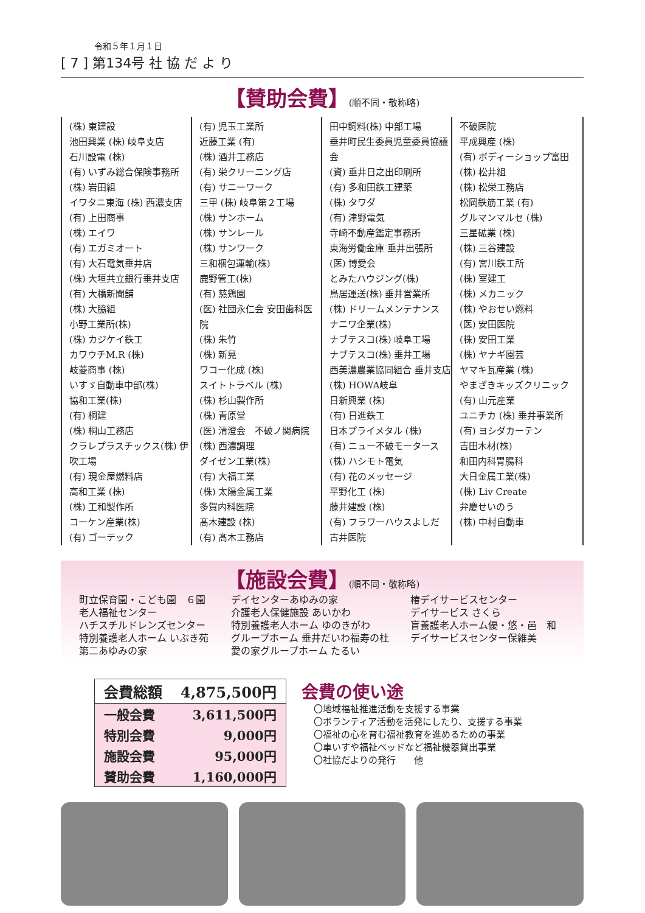令和５年１月１日
[ 7 ] 第134号 社 協 だ よ り
【賛助会費】(順不同・敬称略)
(株) 東建設
池田興業 (株) 岐阜支店
石川設電 (株)
(有) いずみ総合保険事務所
(株) 岩田組
イワタニ東海 (株) 西濃支店
(有) 上田商事
(株) エイワ
(有) エガミオート
(有) 大石電気垂井店
(株) 大垣共立銀行垂井支店
(有) 大橋新聞舗
(株) 大脇組
小野工業所(株)
(株) カジケイ鉄工
カワウチM.R (株)
岐菱商事 (株)
いすゞ自動車中部(株)
協和工業(株)
(有) 桐建
(株) 桐山工務店
クラレプラスチックス(株) 伊吹工場
(有) 現金屋燃料店
高和工業 (株)
(株) 工和製作所
コーケン産業(株)
(有) ゴーテック
(有) 児玉工業所
近藤工業 (有)
(株) 酒井工務店
(有) 栄クリーニング店
(有) サニーワーク
三甲 (株) 岐阜第２工場
(株) サンホーム
(株) サンレール
(株) サンワーク
三和梱包運輸(株)
鹿野管工(株)
(有) 慈鶏園
(医) 社団永仁会 安田歯科医院
(株) 朱竹
(株) 新晃
ワコー化成 (株)
スイトトラベル (株)
(株) 杉山製作所
(株) 青原堂
(医) 清澄会　不破ノ関病院
(株) 西濃調理
ダイゼン工業(株)
(有) 大福工業
(株) 太陽金属工業
多賀内科医院
髙木建設 (株)
(有) 髙木工務店
田中飼料(株) 中部工場
垂井町民生委員児童委員協議会
(資) 垂井日之出印刷所
(有) 多和田鉄工建築
(株) タワダ
(有) 津野電気
寺崎不動産鑑定事務所
東海労働金庫 垂井出張所
(医) 博愛会
とみたハウジング(株)
鳥居運送(株) 垂井営業所
(株) ドリームメンテナンス
ナニワ企業(株)
ナブテスコ(株) 岐阜工場
ナブテスコ(株) 垂井工場
西美濃農業協同組合 垂井支店
(株) HOWA岐阜
日新興業 (株)
(有) 日進鉄工
日本プライメタル (株)
(有) ニュー不破モータース
(株) ハシモト電気
(有) 花のメッセージ
平野化工 (株)
藤井建設 (株)
(有) フラワーハウスよしだ
古井医院
不破医院
平成興産 (株)
(有) ボディーショップ富田
(株) 松井組
(株) 松栄工務店
松岡鉄筋工業 (有)
グルマンマルセ (株)
三星砿業 (株)
(株) 三谷建設
(有) 宮川鉄工所
(株) 室建工
(株) メカニック
(株) やおせい燃料
(医) 安田医院
(株) 安田工業
(株) ヤナギ園芸
ヤマキ瓦産業 (株)
やまざきキッズクリニック
(有) 山元産業
ユニチカ (株) 垂井事業所
(有) ヨシダカーテン
吉田木材(株)
和田内科胃腸科
大日金属工業(株)
(株) Liv Create
弁慶せいのう
(株) 中村自動車
【施設会費】(順不同・敬称略)
町立保育園・こども園　６園
老人福祉センター
ハチスチルドレンズセンター
特別養護老人ホーム いぶき苑
第二あゆみの家
デイセンターあゆみの家
介護老人保健施設 あいかわ
特別養護老人ホーム ゆのきがわ
グループホーム 垂井だいわ福寿の杜
愛の家グループホーム たるい
椿デイサービスセンター
デイサービス さくら
盲養護老人ホーム優・悠・邑　和
デイサービスセンター保維美
| 会費総額 | 4,875,500円 |
| 一般会費 | 3,611,500円 |
| 特別会費 | 9,000円 |
| 施設会費 | 95,000円 |
| 賛助会費 | 1,160,000円 |
会費の使い途
〇地域福祉推進活動を支援する事業
〇ボランティア活動を活発にしたり、支援する事業
〇福祉の心を育む福祉教育を進めるための事業
〇車いすや福祉ベッドなど福祉機器貸出事業
〇社協だよりの発行　　他